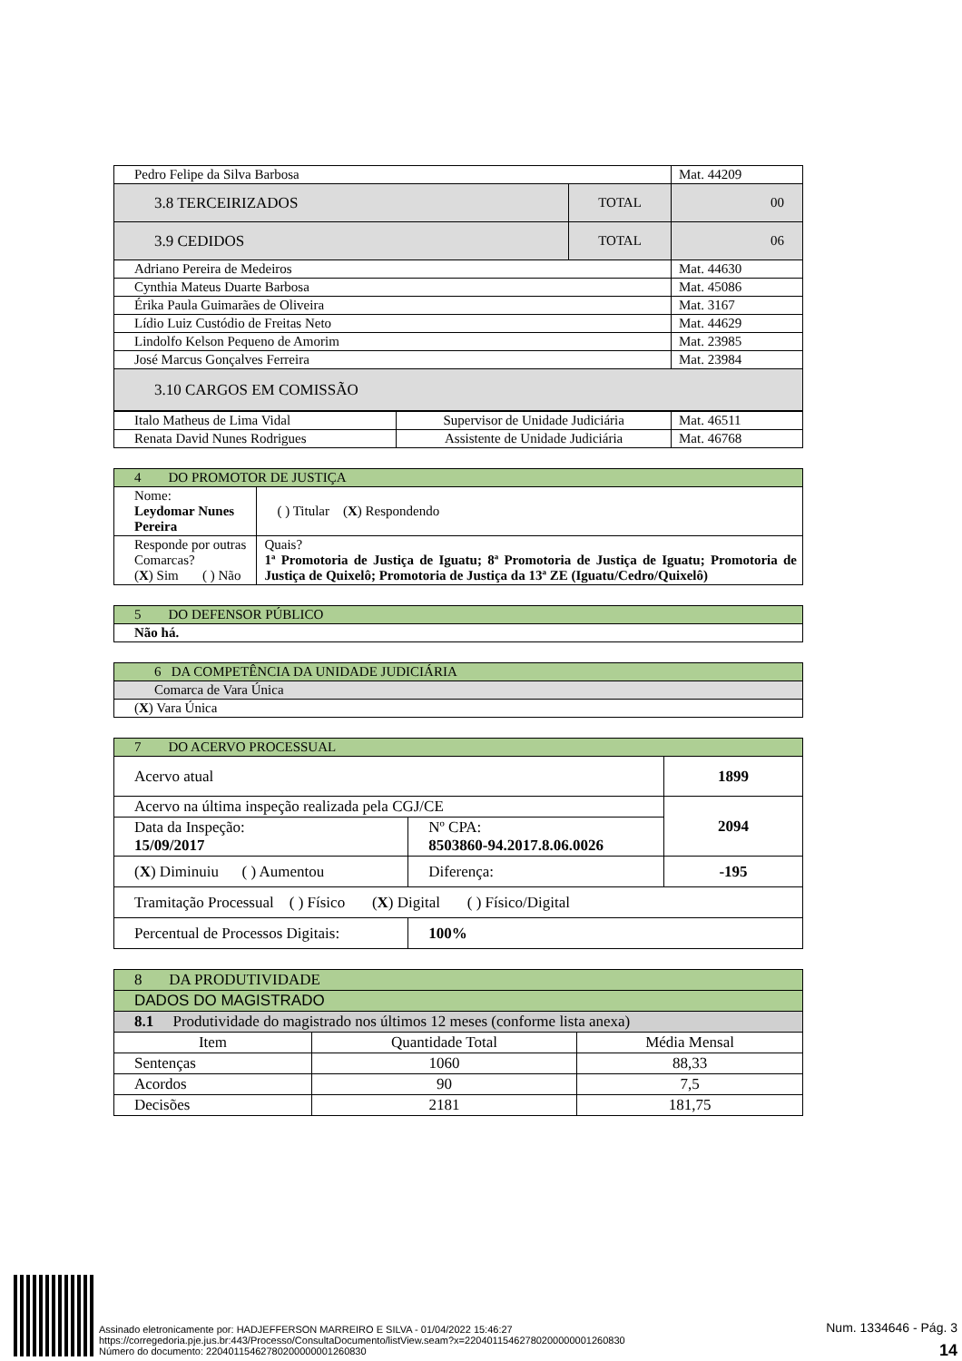| Pedro Felipe da Silva Barbosa | | Mat. 44209 |
| 3.8 TERCEIRIZADOS | TOTAL | 00 |
| 3.9 CEDIDOS | TOTAL | 06 |
| Adriano Pereira de Medeiros | | Mat. 44630 |
| Cynthia Mateus Duarte Barbosa | | Mat. 45086 |
| Érika Paula Guimarães de Oliveira | | Mat. 3167 |
| Lídio Luiz Custódio de Freitas Neto | | Mat. 44629 |
| Lindolfo Kelson Pequeno de Amorim | | Mat. 23985 |
| José Marcus Gonçalves Ferreira | | Mat. 23984 |
| 3.10 CARGOS EM COMISSÃO | | |
| Italo Matheus de Lima Vidal | Supervisor de Unidade Judiciária | Mat. 46511 |
| Renata David Nunes Rodrigues | Assistente de Unidade Judiciária | Mat. 46768 |
| 4 DO PROMOTOR DE JUSTIÇA | | |
| Nome: Leydomar Nunes Pereira | | ( ) Titular ( X ) Respondendo |
| Responde por outras Comarcas? ( X ) Sim ( ) Não | Quais? 1ª Promotoria de Justiça de Iguatu; 8ª Promotoria de Justiça de Iguatu; Promotoria de Justiça de Quixelô; Promotoria de Justiça da 13ª ZE (Iguatu/Cedro/Quixelô) | |
| 5 DO DEFENSOR PÚBLICO |
| Não há. |
| 6 DA COMPETÊNCIA DA UNIDADE JUDICIÁRIA |
| Comarca de Vara Única |
| ( X ) Vara Única |
| 7 DO ACERVO PROCESSUAL | | | |
| Acervo atual | | | 1899 |
| Acervo na última inspeção realizada pela CGJ/CE | | | 2094 |
| Data da Inspeção: 15/09/2017 | Nº CPA: 8503860-94.2017.8.06.0026 | | |
| ( X ) Diminuiu ( ) Aumentou | | Diferença: | -195 |
| Tramitação Processual ( ) Físico ( X ) Digital ( ) Físico/Digital | | | |
| Percentual de Processos Digitais: | 100% | | |
| 8 DA PRODUTIVIDADE | | |
| DADOS DO MAGISTRADO | | |
| 8.1 Produtividade do magistrado nos últimos 12 meses (conforme lista anexa) | | |
| Item | Quantidade Total | Média Mensal |
| Sentenças | 1060 | 88,33 |
| Acordos | 90 | 7,5 |
| Decisões | 2181 | 181,75 |
Num. 1334646 - Pág. 3
14
Assinado eletronicamente por: HADJEFFERSON MARREIRO E SILVA - 01/04/2022 15:46:27
https://corregedoria.pje.jus.br:443/Processo/ConsultaDocumento/listView.seam?x=22040115462780200000001260830
Número do documento: 22040115462780200000001260830